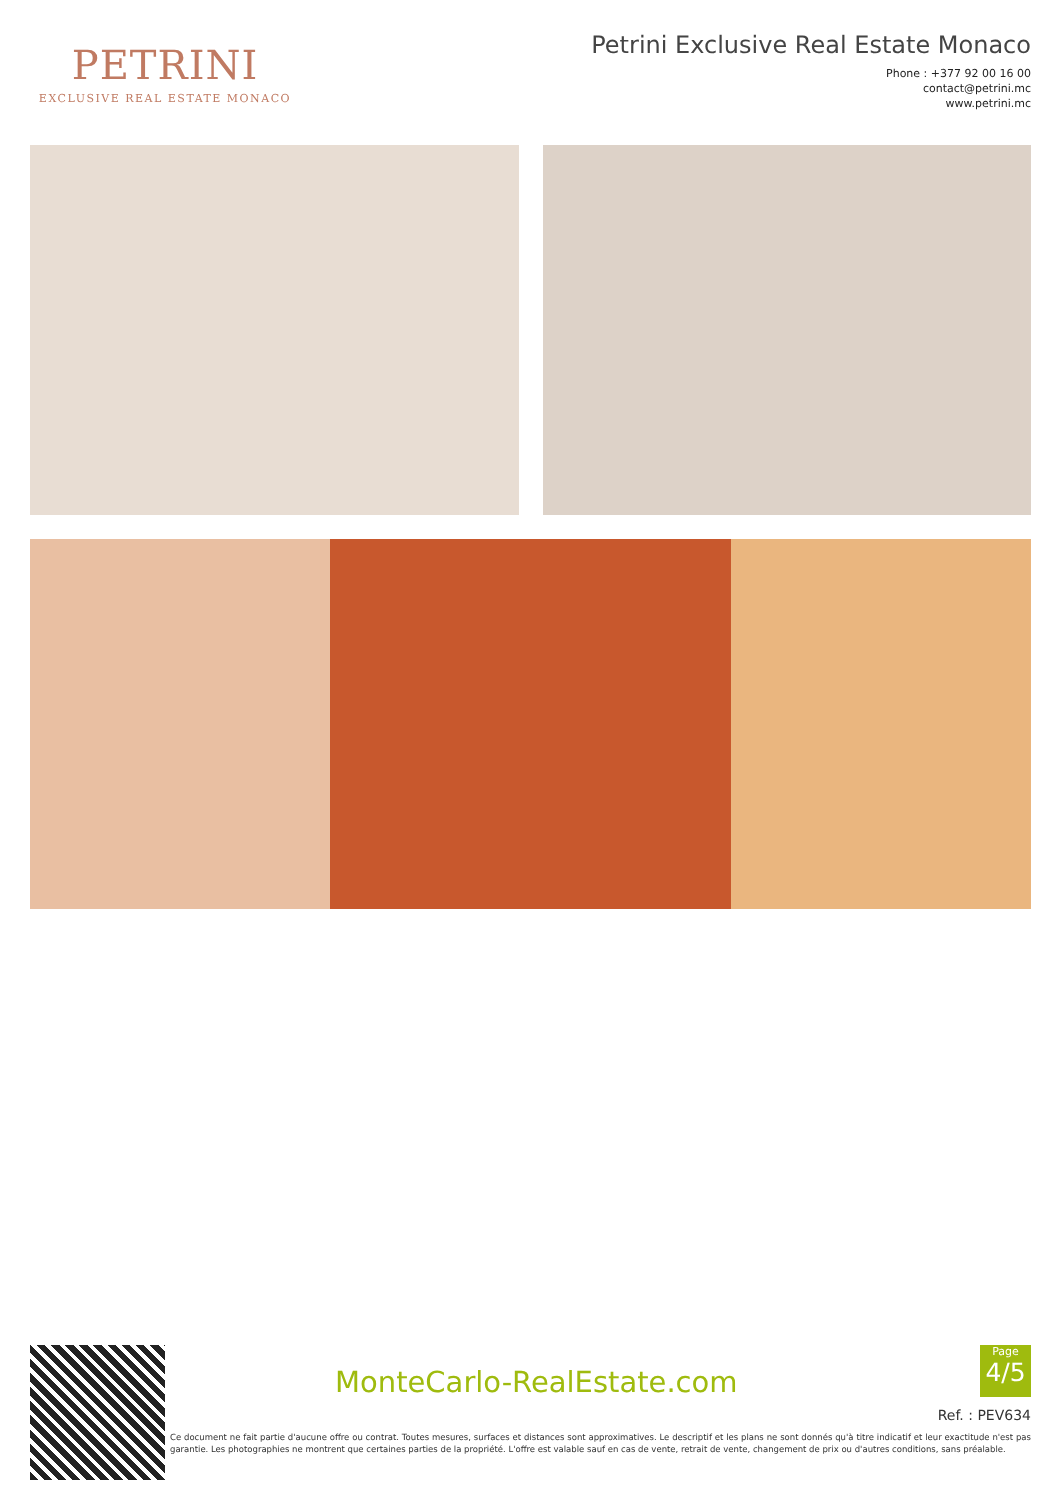PETRINI
EXCLUSIVE REAL ESTATE MONACO
Petrini Exclusive Real Estate Monaco
Phone : +377 92 00 16 00
contact@petrini.mc
www.petrini.mc
MonteCarlo-RealEstate.com
Page
4/5
Ref. : PEV634
Ce document ne fait partie d'aucune offre ou contrat. Toutes mesures, surfaces et distances sont approximatives. Le descriptif et les plans ne sont donnés qu'à titre indicatif et leur exactitude n'est pas garantie. Les photographies ne montrent que certaines parties de la propriété. L'offre est valable sauf en cas de vente, retrait de vente, changement de prix ou d'autres conditions, sans préalable.